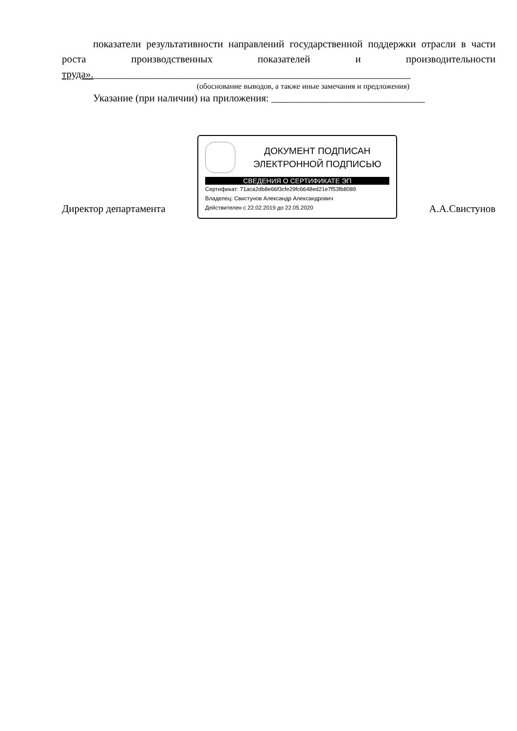показатели результативности направлений государственной поддержки отрасли в части роста производственных показателей и производительности труда».______________________________________________________________
(обоснование выводов, а также иные замечания и предложения)
Указание (при наличии) на приложения: ______________________________
Директор департамента
ДОКУМЕНТ ПОДПИСАН
ЭЛЕКТРОННОЙ ПОДПИСЬЮ
СВЕДЕНИЯ О СЕРТИФИКАТЕ ЭП
Сертификат: 71aca2db8e66f3cfe29fc6648ed21e7f53fb8089
Владелец: Свистунов Александр Александрович
Действителен с 22.02.2019 до 22.05.2020
А.А.Свистунов